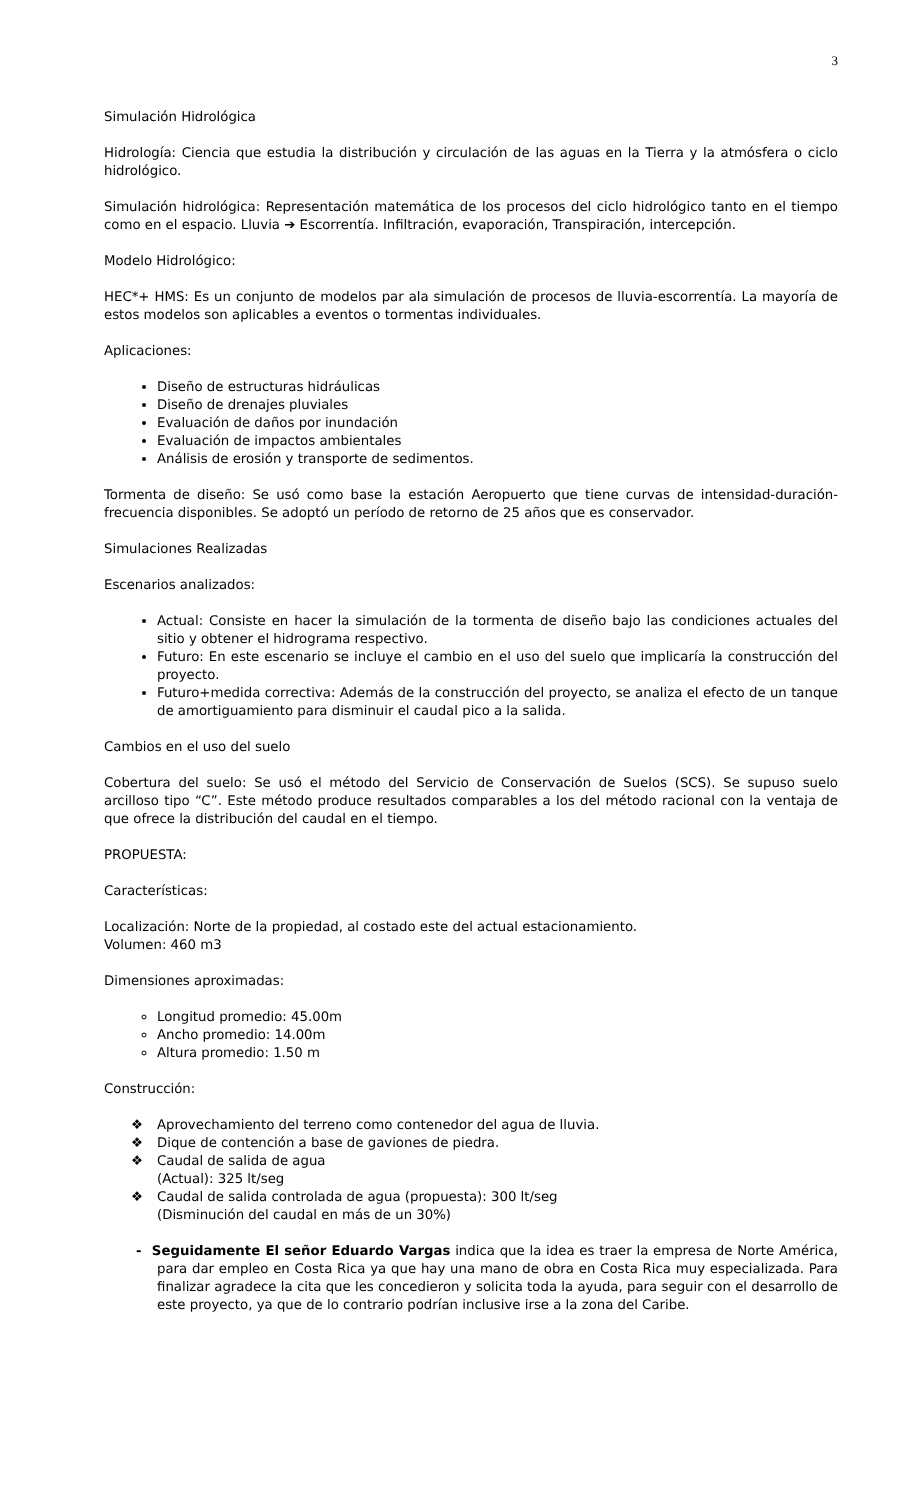3
Simulación Hidrológica
Hidrología: Ciencia que estudia la distribución y circulación de las aguas en la Tierra y la atmósfera o ciclo hidrológico.
Simulación hidrológica: Representación matemática de los procesos del ciclo hidrológico tanto en el tiempo como en el espacio. Lluvia ➔ Escorrentía. Infiltración, evaporación, Transpiración, intercepción.
Modelo Hidrológico:
HEC*+ HMS: Es un conjunto de modelos par ala simulación de procesos de lluvia-escorrentía. La mayoría de estos modelos son aplicables a eventos o tormentas individuales.
Aplicaciones:
Diseño de estructuras hidráulicas
Diseño de drenajes pluviales
Evaluación de daños por inundación
Evaluación de impactos ambientales
Análisis de erosión y transporte de sedimentos.
Tormenta de diseño: Se usó como base la estación Aeropuerto que tiene curvas de intensidad-duración-frecuencia disponibles. Se adoptó un período de retorno de 25 años que es conservador.
Simulaciones Realizadas
Escenarios analizados:
Actual: Consiste en hacer la simulación de la tormenta de diseño bajo las condiciones actuales del sitio y obtener el hidrograma respectivo.
Futuro: En este escenario se incluye el cambio en el uso del suelo que implicaría la construcción del proyecto.
Futuro+medida correctiva: Además de la construcción del proyecto, se analiza el efecto de un tanque de amortiguamiento para disminuir el caudal pico a la salida.
Cambios en el uso del suelo
Cobertura del suelo: Se usó el método del Servicio de Conservación de Suelos (SCS). Se supuso suelo arcilloso tipo “C”. Este método produce resultados comparables a los del método racional con la ventaja de que ofrece la distribución del caudal en el tiempo.
PROPUESTA:
Características:
Localización: Norte de la propiedad, al costado este del actual estacionamiento.
Volumen: 460 m3
Dimensiones aproximadas:
Longitud promedio: 45.00m
Ancho promedio: 14.00m
Altura promedio: 1.50 m
Construcción:
❖ Aprovechamiento del terreno como contenedor del agua de lluvia.
❖ Dique de contención a base de gaviones de piedra.
❖ Caudal de salida de agua
(Actual): 325 lt/seg
❖ Caudal de salida controlada de agua (propuesta): 300 lt/seg
(Disminución del caudal en más de un 30%)
- Seguidamente El señor Eduardo Vargas indica que la idea es traer la empresa de Norte América, para dar empleo en Costa Rica ya que hay una mano de obra en Costa Rica muy especializada. Para finalizar agradece la cita que les concedieron y solicita toda la ayuda, para seguir con el desarrollo de este proyecto, ya que de lo contrario podrían inclusive irse a la zona del Caribe.